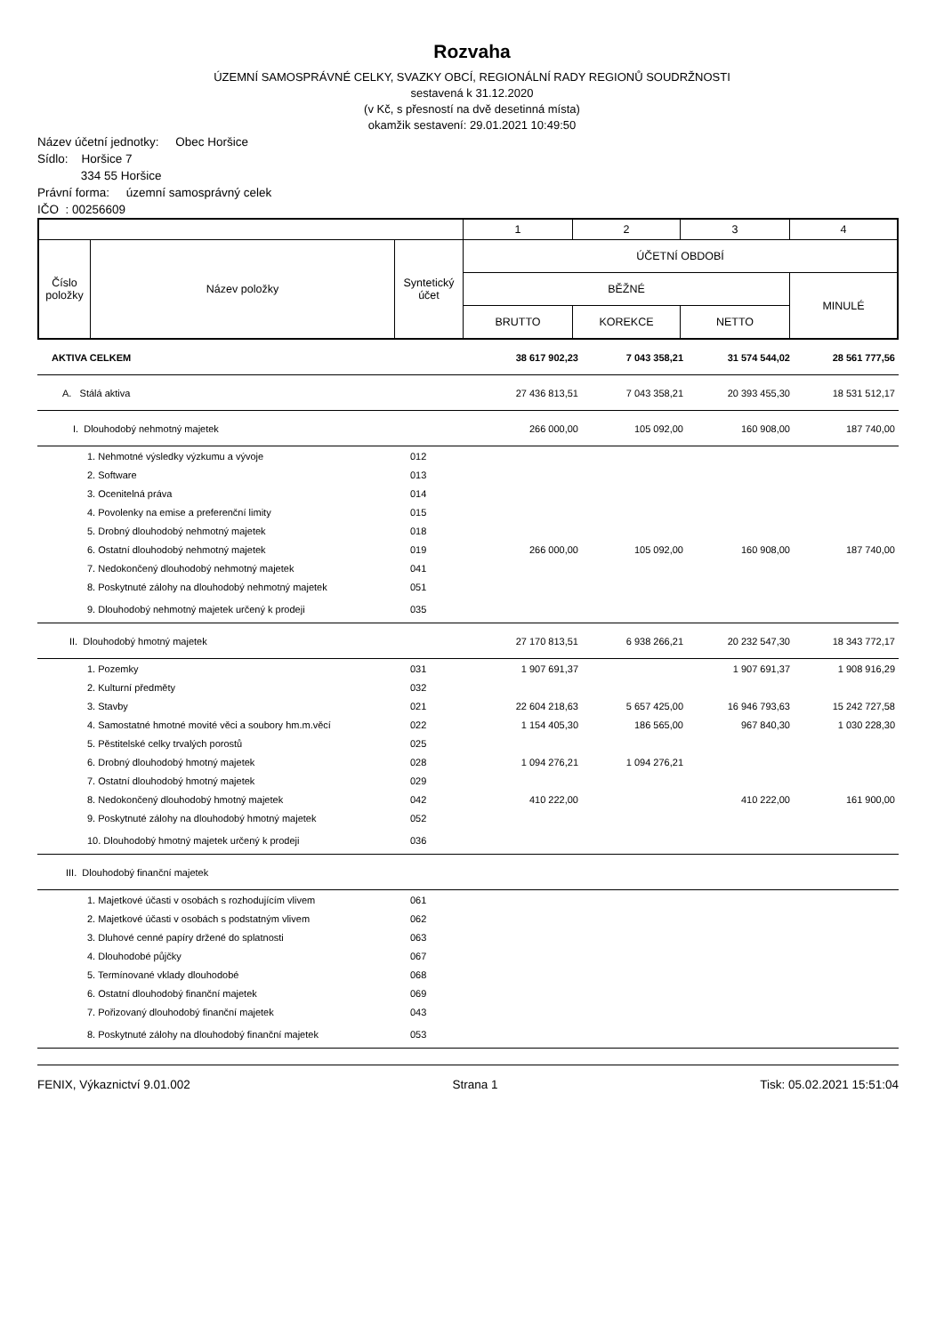Rozvaha
ÚZEMNÍ SAMOSPRÁVNÉ CELKY, SVAZKY OBCÍ, REGIONÁLNÍ RADY REGIONŮ SOUDRŽNOSTI
sestavená k 31.12.2020
(v Kč, s přesností na dvě desetinná místa)
okamžik sestavení: 29.01.2021 10:49:50
Název účetní jednotky: Obec Horšice
Sídlo: Horšice 7
334 55 Horšice
Právní forma: územní samosprávný celek
IČO : 00256609
| | | | 1 | 2 | 3 | 4 |
| Číslo položky | Název položky | Syntetický účet | ÚČETNÍ OBDOBÍ | | | |
| | | | BĚŽNÉ | | | MINULÉ |
| | | | BRUTTO | KOREKCE | NETTO | |
| AKTIVA CELKEM | | | 38 617 902,23 | 7 043 358,21 | 31 574 544,02 | 28 561 777,56 |
| A. Stálá aktiva | | | 27 436 813,51 | 7 043 358,21 | 20 393 455,30 | 18 531 512,17 |
| I. Dlouhodobý nehmotný majetek | | | 266 000,00 | 105 092,00 | 160 908,00 | 187 740,00 |
| | 1. Nehmotné výsledky výzkumu a vývoje | 012 | | | | |
| | 2. Software | 013 | | | | |
| | 3. Ocenitelná práva | 014 | | | | |
| | 4. Povolenky na emise a preferenční limity | 015 | | | | |
| | 5. Drobný dlouhodobý nehmotný majetek | 018 | | | | |
| | 6. Ostatní dlouhodobý nehmotný majetek | 019 | 266 000,00 | 105 092,00 | 160 908,00 | 187 740,00 |
| | 7. Nedokončený dlouhodobý nehmotný majetek | 041 | | | | |
| | 8. Poskytnuté zálohy na dlouhodobý nehmotný majetek | 051 | | | | |
| | 9. Dlouhodobý nehmotný majetek určený k prodeji | 035 | | | | |
| II. Dlouhodobý hmotný majetek | | | 27 170 813,51 | 6 938 266,21 | 20 232 547,30 | 18 343 772,17 |
| | 1. Pozemky | 031 | 1 907 691,37 | | 1 907 691,37 | 1 908 916,29 |
| | 2. Kulturní předměty | 032 | | | | |
| | 3. Stavby | 021 | 22 604 218,63 | 5 657 425,00 | 16 946 793,63 | 15 242 727,58 |
| | 4. Samostatné hmotné movité věci a soubory hm.m.věcí | 022 | 1 154 405,30 | 186 565,00 | 967 840,30 | 1 030 228,30 |
| | 5. Pěstitelské celky trvalých porostů | 025 | | | | |
| | 6. Drobný dlouhodobý hmotný majetek | 028 | 1 094 276,21 | 1 094 276,21 | | |
| | 7. Ostatní dlouhodobý hmotný majetek | 029 | | | | |
| | 8. Nedokončený dlouhodobý hmotný majetek | 042 | 410 222,00 | | 410 222,00 | 161 900,00 |
| | 9. Poskytnuté zálohy na dlouhodobý hmotný majetek | 052 | | | | |
| | 10. Dlouhodobý hmotný majetek určený k prodeji | 036 | | | | |
| III. Dlouhodobý finanční majetek | | | | | | |
| | 1. Majetkové účasti v osobách s rozhodujícím vlivem | 061 | | | | |
| | 2. Majetkové účasti v osobách s podstatným vlivem | 062 | | | | |
| | 3. Dluhové cenné papíry držené do splatnosti | 063 | | | | |
| | 4. Dlouhodobé půjčky | 067 | | | | |
| | 5. Termínované vklady dlouhodobé | 068 | | | | |
| | 6. Ostatní dlouhodobý finanční majetek | 069 | | | | |
| | 7. Pořizovaný dlouhodobý finanční majetek | 043 | | | | |
| | 8. Poskytnuté zálohy na dlouhodobý finanční majetek | 053 | | | | |
FENIX, Výkaznictví 9.01.002 Strana 1 Tisk: 05.02.2021 15:51:04